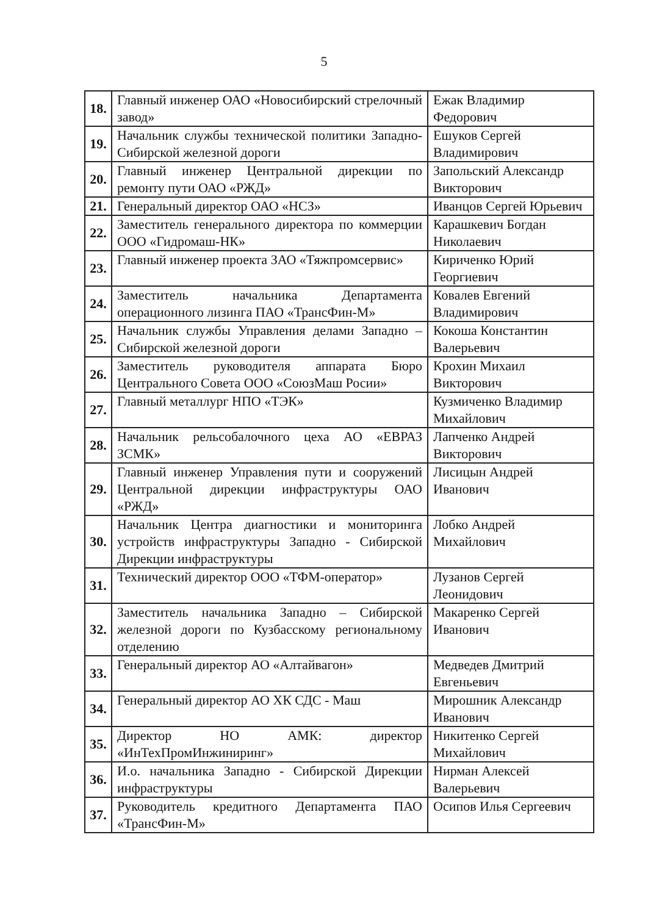5
| 18. | Главный инженер ОАО «Новосибирский стрелочный завод» | Ежак Владимир Федорович |
| 19. | Начальник службы технической политики Западно- Сибирской железной дороги | Ешуков Сергей Владимирович |
| 20. | Главный инженер Центральной дирекции по ремонту пути ОАО «РЖД» | Запольский Александр Викторович |
| 21. | Генеральный директор ОАО «НСЗ» | Иванцов Сергей Юрьевич |
| 22. | Заместитель генерального директора по коммерции ООО «Гидромаш-НК» | Карашкевич Богдан Николаевич |
| 23. | Главный инженер проекта ЗАО «Тяжпромсервис» | Кириченко Юрий Георгиевич |
| 24. | Заместитель начальника Департамента операционного лизинга ПАО «ТрансФин-М» | Ковалев Евгений Владимирович |
| 25. | Начальник службы Управления делами Западно – Сибирской железной дороги | Кокоша Константин Валерьевич |
| 26. | Заместитель руководителя аппарата Бюро Центрального Совета ООО «СоюзМаш Росии» | Крохин Михаил Викторович |
| 27. | Главный металлург НПО «ТЭК» | Кузмиченко Владимир Михайлович |
| 28. | Начальник рельсобалочного цеха АО «ЕВРАЗ ЗСМК» | Лапченко Андрей Викторович |
| 29. | Главный инженер Управления пути и сооружений Центральной дирекции инфраструктуры ОАО «РЖД» | Лисицын Андрей Иванович |
| 30. | Начальник Центра диагностики и мониторинга устройств инфраструктуры Западно - Сибирской Дирекции инфраструктуры | Лобко Андрей Михайлович |
| 31. | Технический директор ООО «ТФМ-оператор» | Лузанов Сергей Леонидович |
| 32. | Заместитель начальника Западно – Сибирской железной дороги по Кузбасскому региональному отделению | Макаренко Сергей Иванович |
| 33. | Генеральный директор АО «Алтайвагон» | Медведев Дмитрий Евгеньевич |
| 34. | Генеральный директор АО ХК СДС - Маш | Мирошник Александр Иванович |
| 35. | Директор НО АМК: директор «ИнТехПромИнжиниринг» | Никитенко Сергей Михайлович |
| 36. | И.о. начальника Западно - Сибирской Дирекции инфраструктуры | Нирман Алексей Валерьевич |
| 37. | Руководитель кредитного Департамента ПАО «ТрансФин-М» | Осипов Илья Сергеевич |